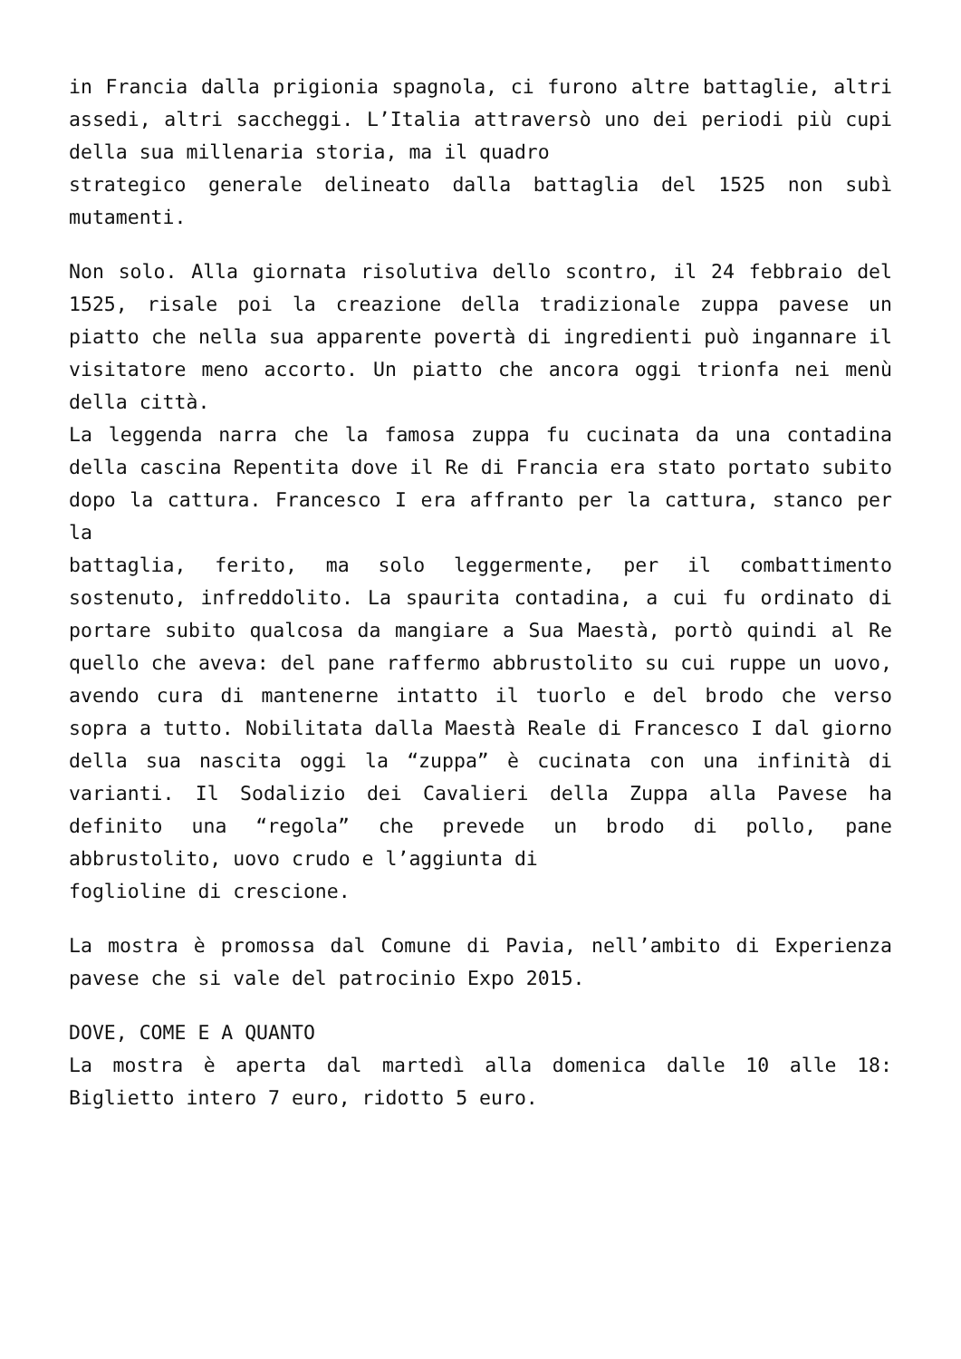in Francia dalla prigionia spagnola, ci furono altre battaglie, altri assedi, altri saccheggi. L’Italia attraversò uno dei periodi più cupi della sua millenaria storia, ma il quadro
strategico generale delineato dalla battaglia del 1525 non subì mutamenti.
Non solo. Alla giornata risolutiva dello scontro, il 24 febbraio del 1525, risale poi la creazione della tradizionale zuppa pavese un piatto che nella sua apparente povertà di ingredienti può ingannare il visitatore meno accorto. Un piatto che ancora oggi trionfa nei menù della città.
La leggenda narra che la famosa zuppa fu cucinata da una contadina della cascina Repentita dove il Re di Francia era stato portato subito dopo la cattura. Francesco I era affranto per la cattura, stanco per la
battaglia, ferito, ma solo leggermente, per il combattimento sostenuto, infreddolito. La spaurita contadina, a cui fu ordinato di portare subito qualcosa da mangiare a Sua Maestà, portò quindi al Re quello che aveva: del pane raffermo abbrustolito su cui ruppe un uovo, avendo cura di mantenerne intatto il tuorlo e del brodo che verso sopra a tutto. Nobilitata dalla Maestà Reale di Francesco I dal giorno della sua nascita oggi la “zuppa” è cucinata con una infinità di varianti. Il Sodalizio dei Cavalieri della Zuppa alla Pavese ha definito una “regola” che prevede un brodo di pollo, pane abbrustolito, uovo crudo e l’aggiunta di
foglioline di crescione.
La mostra è promossa dal Comune di Pavia, nell’ambito di Experienza pavese che si vale del patrocinio Expo 2015.
DOVE, COME E A QUANTO
La mostra è aperta dal martedì alla domenica dalle 10 alle 18: Biglietto intero 7 euro, ridotto 5 euro.